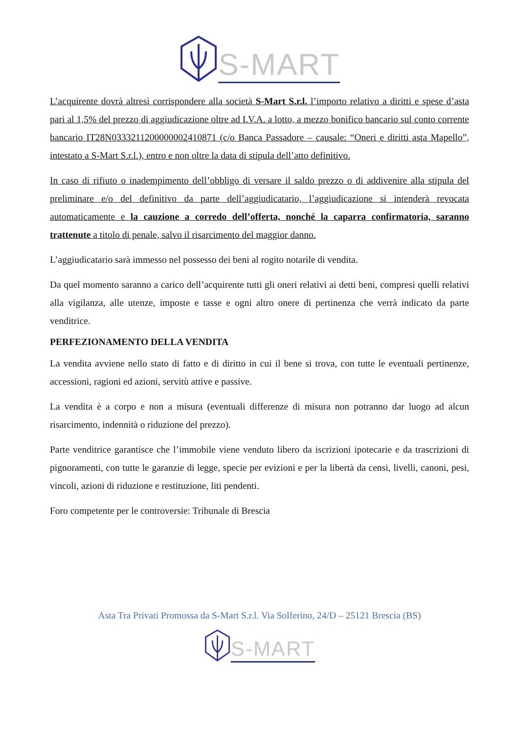S-MART
L’acquirente dovrà altresì corrispondere alla società S-Mart S.r.l. l’importo relativo a diritti e spese d’asta pari al 1,5% del prezzo di aggiudicazione oltre ad I.V.A. a lotto, a mezzo bonifico bancario sul conto corrente bancario IT28N0333211200000002410871 (c/o Banca Passadore – causale: “Oneri e diritti asta Mapello”, intestato a S-Mart S.r.l.), entro e non oltre la data di stipula dell’atto definitivo.
In caso di rifiuto o inadempimento dell’obbligo di versare il saldo prezzo o di addivenire alla stipula del preliminare e/o del definitivo da parte dell’aggiudicatario, l’aggiudicazione si intenderà revocata automaticamente e la cauzione a corredo dell’offerta, nonché la caparra confirmatoria, saranno trattenute a titolo di penale, salvo il risarcimento del maggior danno.
L’aggiudicatario sarà immesso nel possesso dei beni al rogito notarile di vendita.
Da quel momento saranno a carico dell’acquirente tutti gli oneri relativi ai detti beni, compresi quelli relativi alla vigilanza, alle utenze, imposte e tasse e ogni altro onere di pertinenza che verrà indicato da parte venditrice.
PERFEZIONAMENTO DELLA VENDITA
La vendita avviene nello stato di fatto e di diritto in cui il bene si trova, con tutte le eventuali pertinenze, accessioni, ragioni ed azioni, servitù attive e passive.
La vendita è a corpo e non a misura (eventuali differenze di misura non potranno dar luogo ad alcun risarcimento, indennità o riduzione del prezzo).
Parte venditrice garantisce che l’immobile viene venduto libero da iscrizioni ipotecarie e da trascrizioni di pignoramenti, con tutte le garanzie di legge, specie per evizioni e per la libertà da censi, livelli, canoni, pesi, vincoli, azioni di riduzione e restituzione, liti pendenti.
Foro competente per le controversie: Tribunale di Brescia
Asta Tra Privati Promossa da S-Mart S.r.l. Via Solferino, 24/D – 25121 Brescia (BS)
S-MART